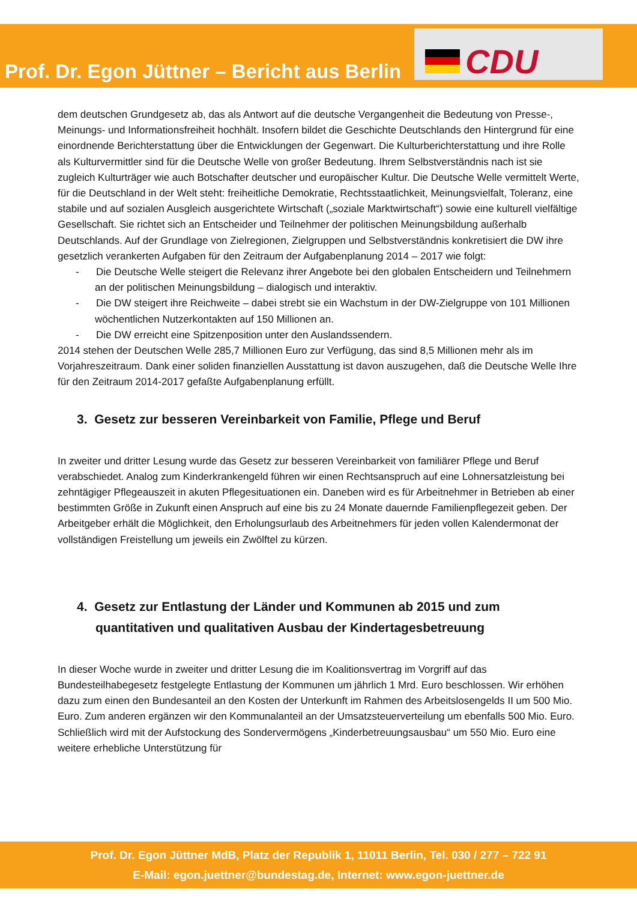Prof. Dr. Egon Jüttner – Bericht aus Berlin
CDU
dem deutschen Grundgesetz ab, das als Antwort auf die deutsche Vergangenheit die Bedeutung von Presse-, Meinungs- und Informationsfreiheit hochhält. Insofern bildet die Geschichte Deutschlands den Hintergrund für eine einordnende Berichterstattung über die Entwicklungen der Gegenwart. Die Kulturberichterstattung und ihre Rolle als Kulturvermittler sind für die Deutsche Welle von großer Bedeutung. Ihrem Selbstverständnis nach ist sie zugleich Kulturträger wie auch Botschafter deutscher und europäischer Kultur. Die Deutsche Welle vermittelt Werte, für die Deutschland in der Welt steht: freiheitliche Demokratie, Rechtsstaatlichkeit, Meinungsvielfalt, Toleranz, eine stabile und auf sozialen Ausgleich ausgerichtete Wirtschaft („soziale Marktwirtschaft“) sowie eine kulturell vielfältige Gesellschaft. Sie richtet sich an Entscheider und Teilnehmer der politischen Meinungsbildung außerhalb Deutschlands. Auf der Grundlage von Zielregionen, Zielgruppen und Selbstverständnis konkretisiert die DW ihre gesetzlich verankerten Aufgaben für den Zeitraum der Aufgabenplanung 2014 – 2017 wie folgt:
- Die Deutsche Welle steigert die Relevanz ihrer Angebote bei den globalen Entscheidern und Teilnehmern an der politischen Meinungsbildung – dialogisch und interaktiv.
- Die DW steigert ihre Reichweite – dabei strebt sie ein Wachstum in der DW-Zielgruppe von 101 Millionen wöchentlichen Nutzerkontakten auf 150 Millionen an.
- Die DW erreicht eine Spitzenposition unter den Auslandssendern.
2014 stehen der Deutschen Welle 285,7 Millionen Euro zur Verfügung, das sind 8,5 Millionen mehr als im Vorjahreszeitraum. Dank einer soliden finanziellen Ausstattung ist davon auszugehen, daß die Deutsche Welle Ihre für den Zeitraum 2014-2017 gefaßte Aufgabenplanung erfüllt.
3. Gesetz zur besseren Vereinbarkeit von Familie, Pflege und Beruf
In zweiter und dritter Lesung wurde das Gesetz zur besseren Vereinbarkeit von familiärer Pflege und Beruf verabschiedet. Analog zum Kinderkrankengeld führen wir einen Rechtsanspruch auf eine Lohnersatzleistung bei zehntägiger Pflegeauszeit in akuten Pflegesituationen ein. Daneben wird es für Arbeitnehmer in Betrieben ab einer bestimmten Größe in Zukunft einen Anspruch auf eine bis zu 24 Monate dauernde Familienpflegezeit geben. Der Arbeitgeber erhält die Möglichkeit, den Erholungsurlaub des Arbeitnehmers für jeden vollen Kalendermonat der vollständigen Freistellung um jeweils ein Zwölftel zu kürzen.
4. Gesetz zur Entlastung der Länder und Kommunen ab 2015 und zum quantitativen und qualitativen Ausbau der Kindertagesbetreuung
In dieser Woche wurde in zweiter und dritter Lesung die im Koalitionsvertrag im Vorgriff auf das Bundesteilhabegesetz festgelegte Entlastung der Kommunen um jährlich 1 Mrd. Euro beschlossen. Wir erhöhen dazu zum einen den Bundesanteil an den Kosten der Unterkunft im Rahmen des Arbeitslosengelds II um 500 Mio. Euro. Zum anderen ergänzen wir den Kommunalanteil an der Umsatzsteuerverteilung um ebenfalls 500 Mio. Euro. Schließlich wird mit der Aufstockung des Sondervermögens „Kinderbetreuungsausbau“ um 550 Mio. Euro eine weitere erhebliche Unterstützung für
Prof. Dr. Egon Jüttner MdB, Platz der Republik 1, 11011 Berlin, Tel. 030 / 277 – 722 91
E-Mail: egon.juettner@bundestag.de, Internet: www.egon-juettner.de